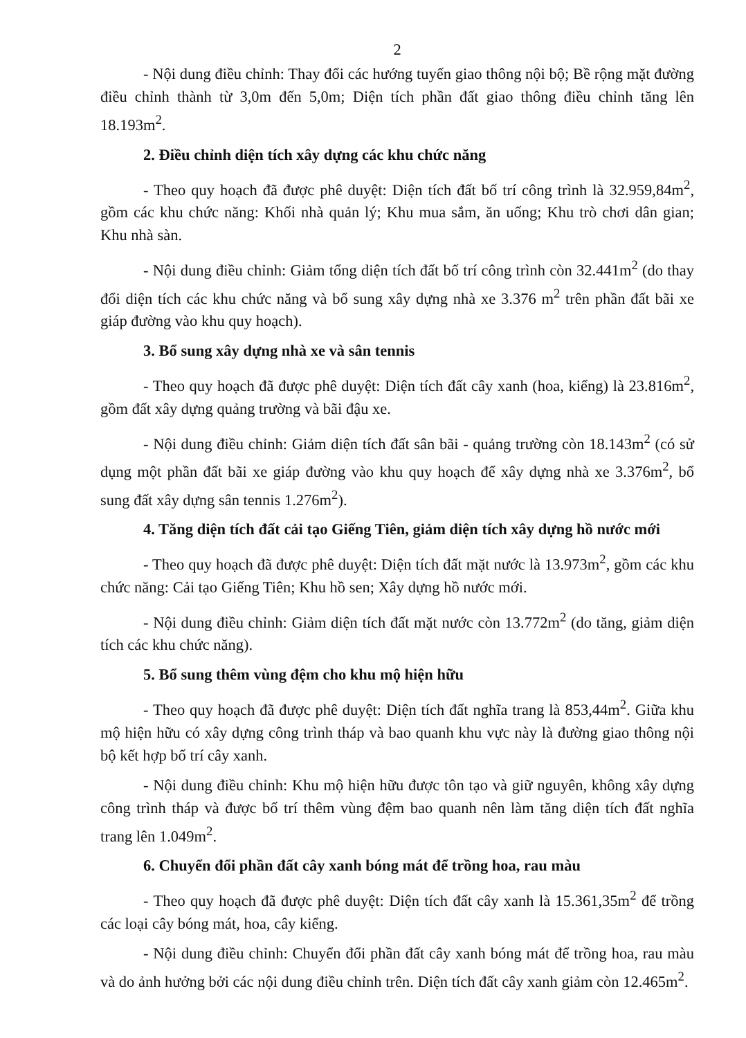2
- Nội dung điều chỉnh: Thay đổi các hướng tuyến giao thông nội bộ; Bề rộng mặt đường điều chỉnh thành từ 3,0m đến 5,0m; Diện tích phần đất giao thông điều chỉnh tăng lên 18.193m<sup>2</sup>.
2. Điều chỉnh diện tích xây dựng các khu chức năng
- Theo quy hoạch đã được phê duyệt: Diện tích đất bố trí công trình là 32.959,84m<sup>2</sup>, gồm các khu chức năng: Khối nhà quản lý; Khu mua sắm, ăn uống; Khu trò chơi dân gian; Khu nhà sàn.
- Nội dung điều chỉnh: Giảm tổng diện tích đất bố trí công trình còn 32.441m<sup>2</sup> (do thay đổi diện tích các khu chức năng và bổ sung xây dựng nhà xe 3.376 m<sup>2</sup> trên phần đất bãi xe giáp đường vào khu quy hoạch).
3. Bổ sung xây dựng nhà xe và sân tennis
- Theo quy hoạch đã được phê duyệt: Diện tích đất cây xanh (hoa, kiểng) là 23.816m<sup>2</sup>, gồm đất xây dựng quảng trường và bãi đậu xe.
- Nội dung điều chỉnh: Giảm diện tích đất sân bãi - quảng trường còn 18.143m<sup>2</sup> (có sử dụng một phần đất bãi xe giáp đường vào khu quy hoạch để xây dựng nhà xe 3.376m<sup>2</sup>, bổ sung đất xây dựng sân tennis 1.276m<sup>2</sup>).
4. Tăng diện tích đất cải tạo Giếng Tiên, giảm diện tích xây dựng hồ nước mới
- Theo quy hoạch đã được phê duyệt: Diện tích đất mặt nước là 13.973m<sup>2</sup>, gồm các khu chức năng: Cải tạo Giếng Tiên; Khu hồ sen; Xây dựng hồ nước mới.
- Nội dung điều chỉnh: Giảm diện tích đất mặt nước còn 13.772m<sup>2</sup> (do tăng, giảm diện tích các khu chức năng).
5. Bổ sung thêm vùng đệm cho khu mộ hiện hữu
- Theo quy hoạch đã được phê duyệt: Diện tích đất nghĩa trang là 853,44m<sup>2</sup>. Giữa khu mộ hiện hữu có xây dựng công trình tháp và bao quanh khu vực này là đường giao thông nội bộ kết hợp bố trí cây xanh.
- Nội dung điều chỉnh: Khu mộ hiện hữu được tôn tạo và giữ nguyên, không xây dựng công trình tháp và được bố trí thêm vùng đệm bao quanh nên làm tăng diện tích đất nghĩa trang lên 1.049m<sup>2</sup>.
6. Chuyển đổi phần đất cây xanh bóng mát để trồng hoa, rau màu
- Theo quy hoạch đã được phê duyệt: Diện tích đất cây xanh là 15.361,35m<sup>2</sup> để trồng các loại cây bóng mát, hoa, cây kiểng.
- Nội dung điều chỉnh: Chuyển đổi phần đất cây xanh bóng mát để trồng hoa, rau màu và do ảnh hưởng bởi các nội dung điều chỉnh trên. Diện tích đất cây xanh giảm còn 12.465m<sup>2</sup>.